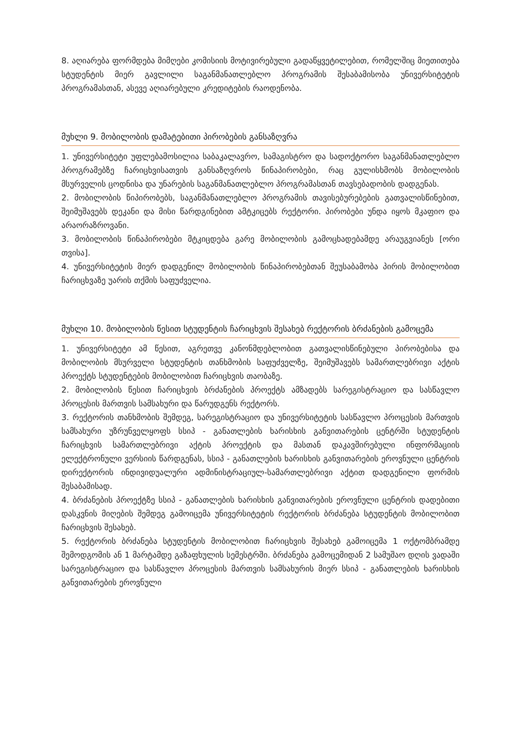8. აღიარება ფორმდება მიმღები კომისიის მოტივირებული გადაწყვეტილებით, რომელშიც მიეთითება სტუდენტის მიერ გავლილი საგანმანათლებლო პროგრამის შესაბამისობა უნივერსიტეტის პროგრამასთან, ასევე აღიარებული კრედიტების რაოდენობა.
მუხლი 9. მობილობის დამატებითი პირობების განსაზღვრა
1. უნივერსიტეტი უფლებამოსილია საბაკალავრო, სამაგისტრო და სადოქტორო საგანმანათლებლო პროგრამებზე ჩარიცხვისათვის განსაზღვროს წინაპირობები, რაც გულისხმობს მობილობის მსურველის ცოდნისა და უნარების საგანმანათლებლო პროგრამასთან თავსებადობის დადგენას.
2. მობილობის წიპირობებს, საგანმანათლებლო პროგრამის თავისებურებების გათვალისწინებით, შეიმუშავებს დეკანი და მისი წარდგინებით ამტკიცებს რექტორი. პირობები უნდა იყოს მკაფიო და არაორაზროვანი.
3. მობილობის წინაპირობები მტკიცდება გარე მობილობის გამოცხადებამდე არაუგვიანეს [ორი თვისა].
4. უნივერსიტეტის მიერ დადგენილ მობილობის წინაპირობებთან შეუსაბამობა პირის მობილობით ჩარიცხვაზე უარის თქმის საფუძველია.
მუხლი 10. მობილობის წესით სტუდენტის ჩარიცხვის შესახებ რექტორის ბრძანების გამოცემა
1. უნივერსიტეტი ამ წესით, აგრეთვე კანონმდებლობით გათვალისწინებული პირობებისა და მობილობის მსურველი სტუდენტის თანხმობის საფუძველზე, შეიმუშავებს სამართლებრივი აქტის პროექტს სტუდენტების მობილობით ჩარიცხვის თაობაზე.
2. მობილობის წესით ჩარიცხვის ბრძანების პროექტს ამზადებს სარეგისტრაციო და სასწავლო პროცესის მართვის სამსახური და წარუდგენს რექტორს.
3. რექტორის თანხმობის შემდეგ, სარეგისტრაციო და უნივერსიტეტის სასწავლო პროცესის მართვის სამსახური უზრუნველყოფს სსიპ - განათლების ხარისხის განვითარების ცენტრში სტუდენტის ჩარიცხვის სამართლებრივი აქტის პროექტის და მასთან დაკავშირებული ინფორმაციის ელექტრონული ვერსიის წარდგენას, სსიპ - განათლების ხარისხის განვითარების ეროვნული ცენტრის დირექტორის ინდივიდუალური ადმინისტრაციულ-სამართლებრივი აქტით დადგენილი ფორმის შესაბამისად.
4. ბრძანების პროექტზე სსიპ - განათლების ხარისხის განვითარების ეროვნული ცენტრის დადებითი დასკვნის მიღების შემდეგ გამოიცემა უნივერსიტეტის რექტორის ბრძანება სტუდენტის მობილობით ჩარიცხვის შესახებ.
5. რექტორის ბრძანება სტუდენტის მობილობით ჩარიცხვის შესახებ გამოიცემა 1 ოქტომბრამდე შემოდგომის ან 1 მარტამდე გაზაფხულის სემესტრში. ბრძანება გამოცემიდან 2 სამუშაო დღის ვადაში სარეგისტრაციო და სასწავლო პროცესის მართვის სამსახურის მიერ სსიპ - განათლების ხარისხის განვითარების ეროვნული